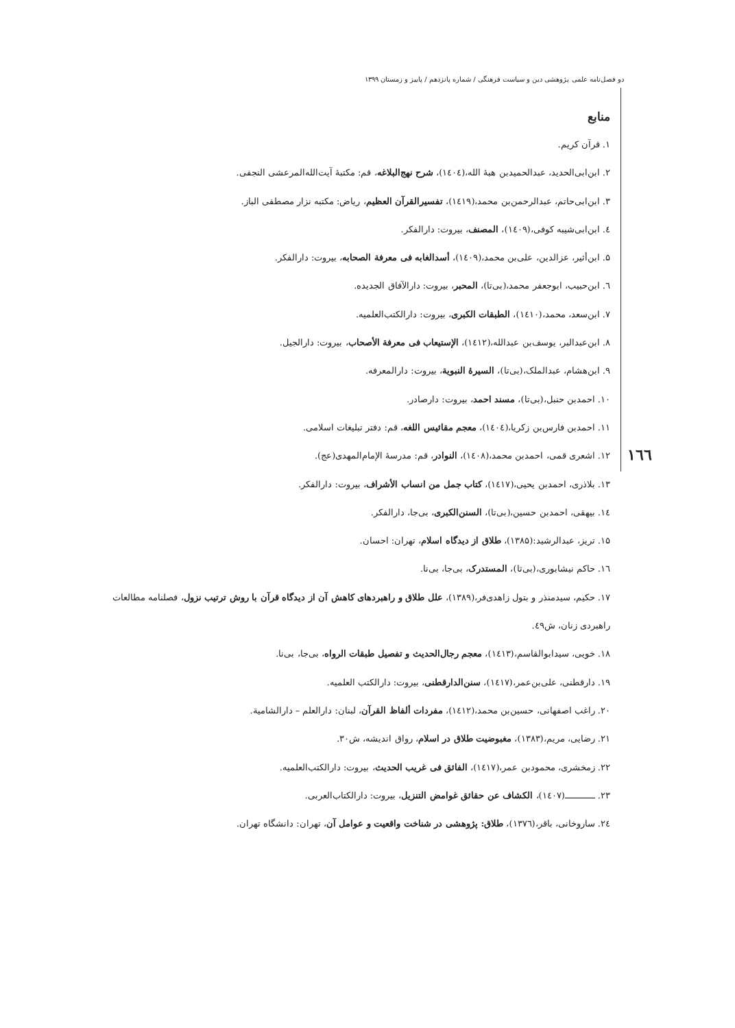دو فصل‌نامه علمی پژوهشی دین و سیاست فرهنگی / شماره پانزدهم / پاییز و زمستان ۱۳۹۹
١٦٦
منابع
۱. قرآن کریم.
۲. ابن‌ابی‌الحدید، عبدالحمیدبن هبۀ الله،(١٤٠٤)، شرح نهج‌البلاغه، قم: مکتبۀ آیت‌الله‌المرعشی النجفی.
۳. ابن‌ابی‌حاتم، عبدالرحمن‌بن محمد،(١٤١٩)، تفسیرالقرآن العظیم، ریاض: مکتبه نزار مصطفی الباز.
٤. ابن‌ابی‌شیبه کوفی،(١٤٠٩)، المصنف، بیروت: دارالفکر.
۵. ابن‌أثیر، عزالدین، علی‌بن محمد،(١٤٠٩)، أسدالغابه فی معرفة الصحابه، بیروت: دارالفکر.
٦. ابن‌حبیب، ابوجعفر محمد،(بی‌تا)، المحبر، بیروت: دارالآفاق الجدیده.
۷. ابن‌سعد، محمد،(١٤١٠)، الطبقات الکبری، بیروت: دارالکتب‌العلمیه.
۸. ابن‌عبدالبر، یوسف‌بن عبدالله،(١٤١٢)، الإستیعاب فی معرفة الأصحاب، بیروت: دارالجیل.
۹. ابن‌هشام، عبدالملک،(بی‌تا)، السیرۀ النبویة، بیروت: دارالمعرفه.
۱۰. احمدبن حنبل،(بی‌تا)، مسند احمد، بیروت: دارصادر.
۱۱. احمدبن فارس‌بن زکریا،(١٤٠٤)، معجم مقائیس اللغه، قم: دفتر تبلیغات اسلامی.
۱۲. اشعری قمی، احمدبن محمد،(١٤٠٨)، النوادر، قم: مدرسۀ الإمام‌المهدی(عج).
۱۳. بلاذری، احمدبن یحیی،(١٤١٧)، کتاب جمل من انساب الأشراف، بیروت: دارالفکر.
۱٤. بیهقی، احمدبن حسین،(بی‌تا)، السنن‌الکبری، بی‌جا، دارالفکر.
۱۵. تریز، عبدالرشید:(۱۳۸۵)، طلاق از دیدگاه اسلام، تهران: احسان.
۱٦. حاکم نیشابوری،(بی‌تا)، المستدرک، بی‌جا، بی‌نا.
۱۷. حکیم، سیدمنذر و بتول زاهدی‌فر،(۱۳۸۹)، علل طلاق و راهبردهای کاهش آن از دیدگاه قرآن با روش ترتیب نزول، فصلنامه مطالعات راهبردی زنان، ش٤۹.
۱۸. خویی، سیدابوالقاسم،(١٤١٣)، معجم رجال‌الحدیث و تفصیل طبقات الرواه، بی‌جا، بی‌نا.
۱۹. دارقطنی، علی‌بن‌عمر،(١٤١٧)، سنن‌الدارقطنی، بیروت: دارالکتب العلمیه.
۲۰. راغب اصفهانی، حسین‌بن محمد،(١٤١٢)، مفردات ألفاظ القرآن، لبنان: دارالعلم – دارالشامیة.
۲۱. رضایی، مریم،(۱۳۸۳)، مغبوضیت طلاق در اسلام، رواق اندیشه، ش۳۰.
۲۲. زمخشری، محمودبن عمر،(١٤١٧)، الفائق فی غریب الحدیث، بیروت: دارالکتب‌العلمیه.
۲۳. ـــــــــــ(١٤٠٧)، الکشاف عن حقائق غوامض التنزیل، بیروت: دارالکتاب‌العربی.
۲٤. ساروخانی، باقر،(١٣٧٦)، طلاق: پژوهشی در شناخت واقعیت و عوامل آن، تهران: دانشگاه تهران.